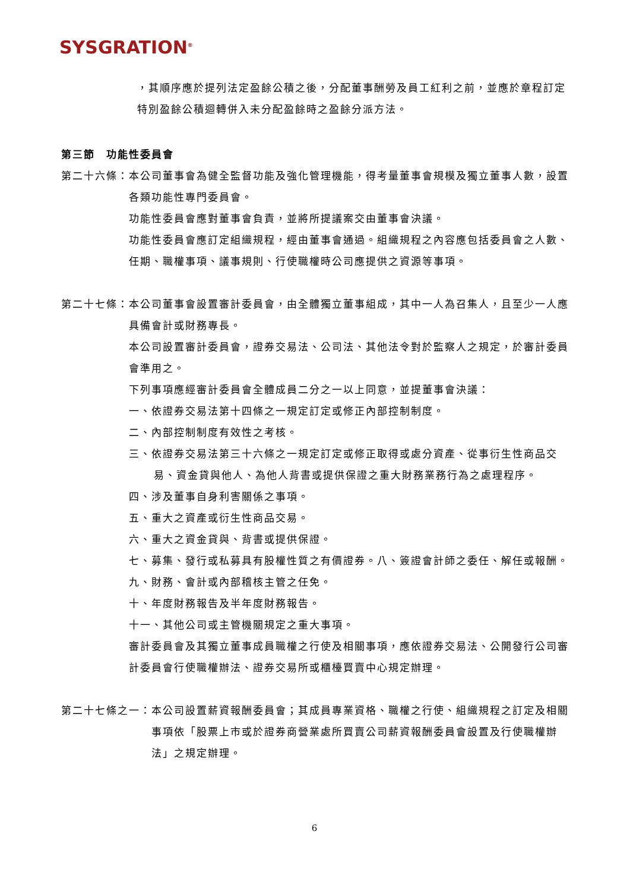SYSGRATION<sup>®</sup>
，其順序應於提列法定盈餘公積之後，分配董事酬勞及員工紅利之前，並應於章程訂定特別盈餘公積迴轉併入未分配盈餘時之盈餘分派方法。
第三節　功能性委員會
第二十六條： 本公司董事會為健全監督功能及強化管理機能，得考量董事會規模及獨立董事人數，設置各類功能性專門委員會。
功能性委員會應對董事會負責，並將所提議案交由董事會決議。
功能性委員會應訂定組織規程，經由董事會通過。組織規程之內容應包括委員會之人數、任期、職權事項、議事規則、行使職權時公司應提供之資源等事項。
第二十七條： 本公司董事會設置審計委員會，由全體獨立董事組成，其中一人為召集人，且至少一人應具備會計或財務專長。
本公司設置審計委員會，證券交易法、公司法、其他法令對於監察人之規定，於審計委員會準用之。
下列事項應經審計委員會全體成員二分之一以上同意，並提董事會決議：
一、依證券交易法第十四條之一規定訂定或修正內部控制制度。
二、內部控制制度有效性之考核。
三、依證券交易法第三十六條之一規定訂定或修正取得或處分資產、從事衍生性商品交易、資金貸與他人、為他人背書或提供保證之重大財務業務行為之處理程序。
四、涉及董事自身利害關係之事項。
五、重大之資產或衍生性商品交易。
六、重大之資金貸與、背書或提供保證。
七、募集、發行或私募具有股權性質之有價證券。八、簽證會計師之委任、解任或報酬。
九、財務、會計或內部稽核主管之任免。
十、年度財務報告及半年度財務報告。
十一、其他公司或主管機關規定之重大事項。
審計委員會及其獨立董事成員職權之行使及相關事項，應依證券交易法、公開發行公司審計委員會行使職權辦法、證券交易所或櫃檯買賣中心規定辦理。
第二十七條之一： 本公司設置薪資報酬委員會；其成員專業資格、職權之行使、組織規程之訂定及相關事項依「股票上市或於證券商營業處所買賣公司薪資報酬委員會設置及行使職權辦法」之規定辦理。
6